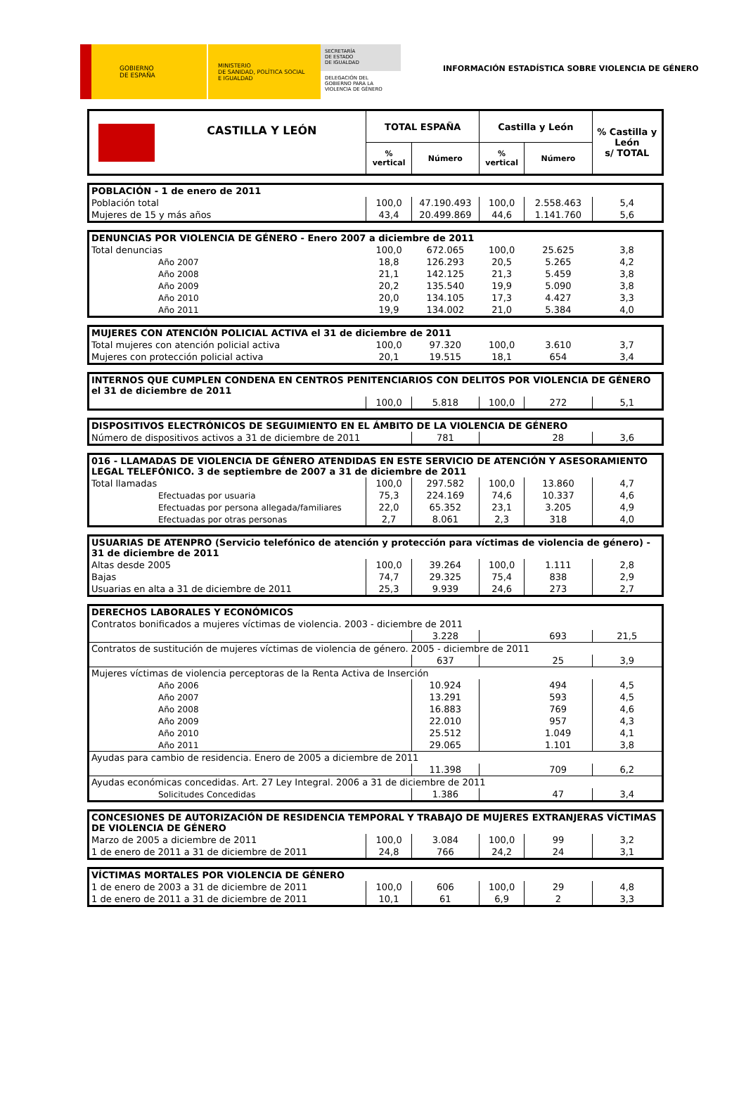GOBIERNO
DE ESPAÑA
MINISTERIO
DE SANIDAD, POLÍTICA SOCIAL
E IGUALDAD
SECRETARÍA
DE ESTADO
DE IGUALDAD
DELEGACIÓN DEL
GOBIERNO PARA LA
VIOLENCIA DE GÉNERO
INFORMACIÓN ESTADÍSTICA SOBRE VIOLENCIA DE GÉNERO
| CASTILLA Y LEÓN | TOTAL ESPAÑA | | Castilla y León | | % Castilla y León s/ TOTAL |
| --- | --- | --- | --- | --- | --- |
| | % vertical | Número | % vertical | Número | |
| POBLACIÓN - 1 de enero de 2011 | | | | | |
| --- | --- | --- | --- | --- | --- |
| Población total | 100,0 | 47.190.493 | 100,0 | 2.558.463 | 5,4 |
| Mujeres de 15 y más años | 43,4 | 20.499.869 | 44,6 | 1.141.760 | 5,6 |
| DENUNCIAS POR VIOLENCIA DE GÉNERO - Enero 2007 a diciembre de 2011 | | | | | |
| --- | --- | --- | --- | --- | --- |
| Total denuncias | 100,0 | 672.065 | 100,0 | 25.625 | 3,8 |
| Año 2007 | 18,8 | 126.293 | 20,5 | 5.265 | 4,2 |
| Año 2008 | 21,1 | 142.125 | 21,3 | 5.459 | 3,8 |
| Año 2009 | 20,2 | 135.540 | 19,9 | 5.090 | 3,8 |
| Año 2010 | 20,0 | 134.105 | 17,3 | 4.427 | 3,3 |
| Año 2011 | 19,9 | 134.002 | 21,0 | 5.384 | 4,0 |
| MUJERES CON ATENCIÓN POLICIAL ACTIVA el 31 de diciembre de 2011 | | | | | |
| --- | --- | --- | --- | --- | --- |
| Total mujeres con atención policial activa | 100,0 | 97.320 | 100,0 | 3.610 | 3,7 |
| Mujeres con protección policial activa | 20,1 | 19.515 | 18,1 | 654 | 3,4 |
| INTERNOS QUE CUMPLEN CONDENA EN CENTROS PENITENCIARIOS CON DELITOS POR VIOLENCIA DE GÉNERO el 31 de diciembre de 2011 | | | | | |
| --- | --- | --- | --- | --- | --- |
| | 100,0 | 5.818 | 100,0 | 272 | 5,1 |
| DISPOSITIVOS ELECTRÓNICOS DE SEGUIMIENTO EN EL ÁMBITO DE LA VIOLENCIA DE GÉNERO | | | | |
| --- | --- | --- | --- | --- |
| Número de dispositivos activos a 31 de diciembre de 2011 | 781 | | 28 | 3,6 |
| 016 - LLAMADAS DE VIOLENCIA DE GÉNERO ATENDIDAS EN ESTE SERVICIO DE ATENCIÓN Y ASESORAMIENTO LEGAL TELEFÓNICO. 3 de septiembre de 2007 a 31 de diciembre de 2011 | | | | | |
| --- | --- | --- | --- | --- | --- |
| Total llamadas | 100,0 | 297.582 | 100,0 | 13.860 | 4,7 |
| Efectuadas por usuaria | 75,3 | 224.169 | 74,6 | 10.337 | 4,6 |
| Efectuadas por persona allegada/familiares | 22,0 | 65.352 | 23,1 | 3.205 | 4,9 |
| Efectuadas por otras personas | 2,7 | 8.061 | 2,3 | 318 | 4,0 |
| USUARIAS DE ATENPRO (Servicio telefónico de atención y protección para víctimas de violencia de género) - 31 de diciembre de 2011 | | | | | |
| --- | --- | --- | --- | --- | --- |
| Altas desde 2005 | 100,0 | 39.264 | 100,0 | 1.111 | 2,8 |
| Bajas | 74,7 | 29.325 | 75,4 | 838 | 2,9 |
| Usuarias en alta a 31 de diciembre de 2011 | 25,3 | 9.939 | 24,6 | 273 | 2,7 |
| DERECHOS LABORALES Y ECONÓMICOS | | | | |
| --- | --- | --- | --- | --- |
| Contratos bonificados a mujeres víctimas de violencia. 2003 - diciembre de 2011 | | | | |
| | 3.228 | | 693 | 21,5 |
| Contratos de sustitución de mujeres víctimas de violencia de género. 2005 - diciembre de 2011 | | | | |
| | 637 | | 25 | 3,9 |
| Mujeres víctimas de violencia perceptoras de la Renta Activa de Inserción | | | | |
| Año 2006 | 10.924 | | 494 | 4,5 |
| Año 2007 | 13.291 | | 593 | 4,5 |
| Año 2008 | 16.883 | | 769 | 4,6 |
| Año 2009 | 22.010 | | 957 | 4,3 |
| Año 2010 | 25.512 | | 1.049 | 4,1 |
| Año 2011 | 29.065 | | 1.101 | 3,8 |
| Ayudas para cambio de residencia. Enero de 2005 a diciembre de 2011 | | | | |
| | 11.398 | | 709 | 6,2 |
| Ayudas económicas concedidas. Art. 27 Ley Integral. 2006 a 31 de diciembre de 2011 | | | | |
| Solicitudes Concedidas | 1.386 | | 47 | 3,4 |
| CONCESIONES DE AUTORIZACIÓN DE RESIDENCIA TEMPORAL Y TRABAJO DE MUJERES EXTRANJERAS VÍCTIMAS DE VIOLENCIA DE GÉNERO | | | | | |
| --- | --- | --- | --- | --- | --- |
| Marzo de 2005 a diciembre de 2011 | 100,0 | 3.084 | 100,0 | 99 | 3,2 |
| 1 de enero de 2011 a 31 de diciembre de 2011 | 24,8 | 766 | 24,2 | 24 | 3,1 |
| VÍCTIMAS MORTALES POR VIOLENCIA DE GÉNERO | | | | | |
| --- | --- | --- | --- | --- | --- |
| 1 de enero de 2003 a 31 de diciembre de 2011 | 100,0 | 606 | 100,0 | 29 | 4,8 |
| 1 de enero de 2011 a 31 de diciembre de 2011 | 10,1 | 61 | 6,9 | 2 | 3,3 |